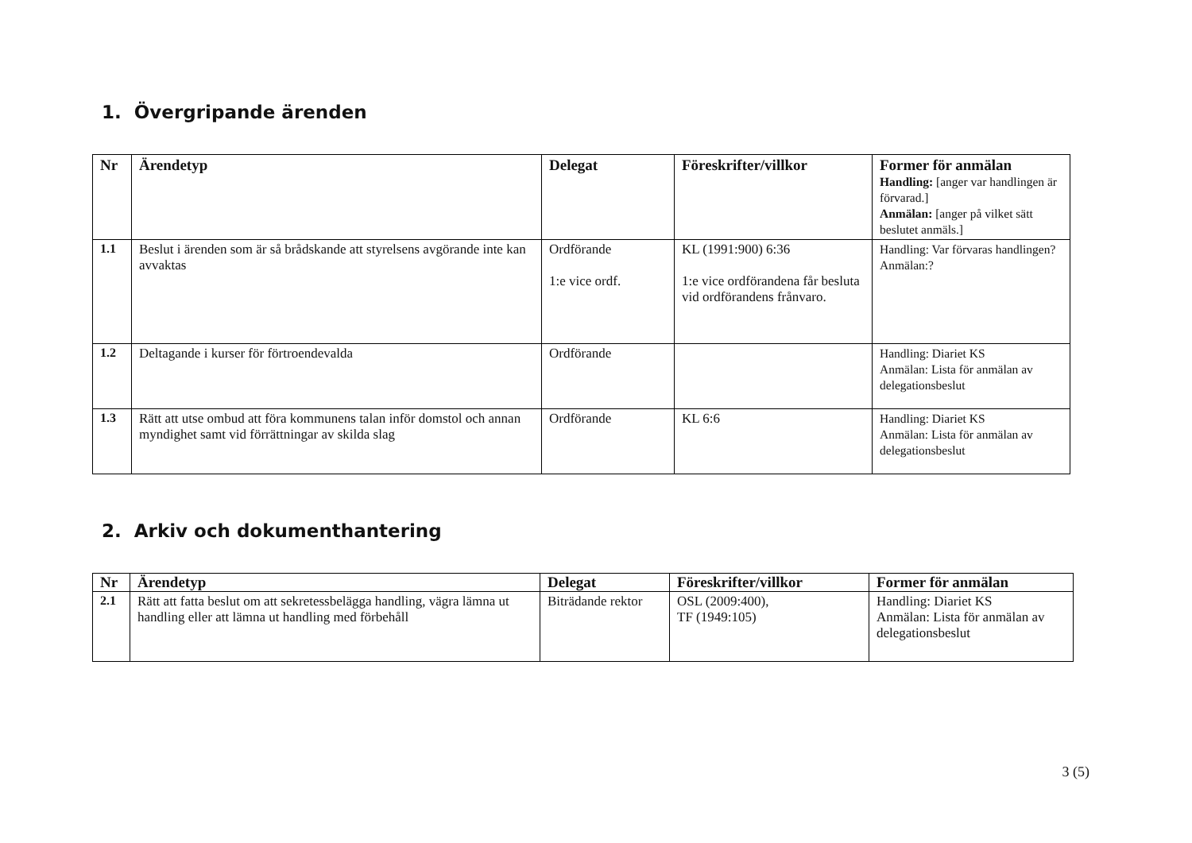1. Övergripande ärenden
| Nr | Ärendetyp | Delegat | Föreskrifter/villkor | Former för anmälan Handling: [anger var handlingen är förvarad.] Anmälan: [anger på vilket sätt beslutet anmäls.] |
| --- | --- | --- | --- | --- |
| 1.1 | Beslut i ärenden som är så brådskande att styrelsens avgörande inte kan avvaktas | Ordförande 1:e vice ordf. | KL (1991:900) 6:36 1:e vice ordförandena får besluta vid ordförandens frånvaro. | Handling: Var förvaras handlingen? Anmälan:? |
| 1.2 | Deltagande i kurser för förtroendevalda | Ordförande | | Handling: Diariet KS Anmälan: Lista för anmälan av delegationsbeslut |
| 1.3 | Rätt att utse ombud att föra kommunens talan inför domstol och annan myndighet samt vid förrättningar av skilda slag | Ordförande | KL 6:6 | Handling: Diariet KS Anmälan: Lista för anmälan av delegationsbeslut |
2. Arkiv och dokumenthantering
| Nr | Ärendetyp | Delegat | Föreskrifter/villkor | Former för anmälan |
| --- | --- | --- | --- | --- |
| 2.1 | Rätt att fatta beslut om att sekretessbelägga handling, vägra lämna ut handling eller att lämna ut handling med förbehåll | Biträdande rektor | OSL (2009:400), TF (1949:105) | Handling: Diariet KS Anmälan: Lista för anmälan av delegationsbeslut |
3 (5)